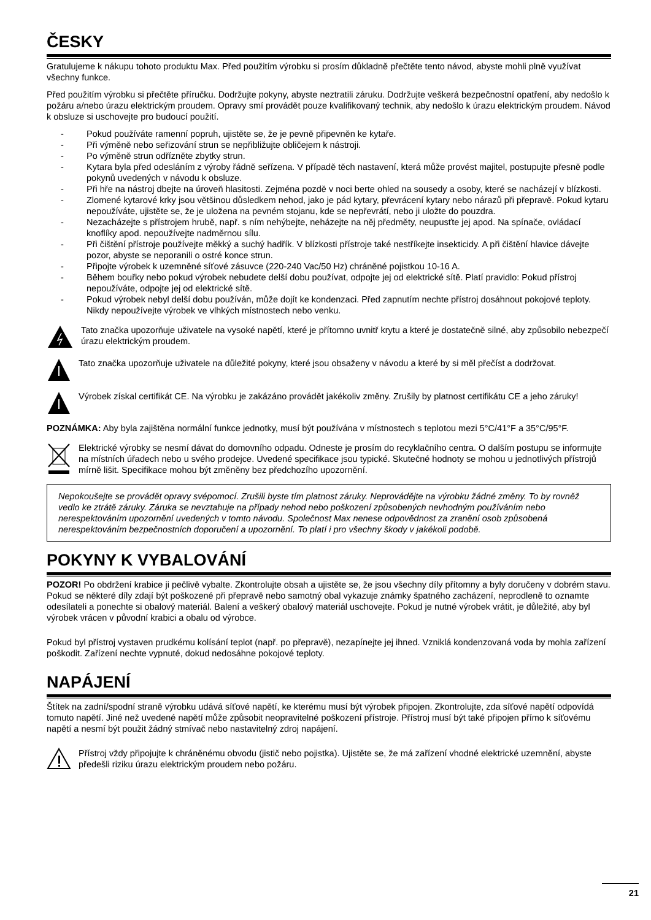ČESKY
Gratulujeme k nákupu tohoto produktu Max. Před použitím výrobku si prosím důkladně přečtěte tento návod, abyste mohli plně využívat všechny funkce.
Před použitím výrobku si přečtěte příručku. Dodržujte pokyny, abyste neztratili záruku. Dodržujte veškerá bezpečnostní opatření, aby nedošlo k požáru a/nebo úrazu elektrickým proudem. Opravy smí provádět pouze kvalifikovaný technik, aby nedošlo k úrazu elektrickým proudem. Návod k obsluze si uschovejte pro budoucí použití.
- Pokud používáte ramenní popruh, ujistěte se, že je pevně připevněn ke kytaře.
- Při výměně nebo seřizování strun se nepřibližujte obličejem k nástroji.
- Po výměně strun odřízněte zbytky strun.
- Kytara byla před odesláním z výroby řádně seřízena. V případě těch nastavení, která může provést majitel, postupujte přesně podle pokynů uvedených v návodu k obsluze.
- Při hře na nástroj dbejte na úroveň hlasitosti. Zejména pozdě v noci berte ohled na sousedy a osoby, které se nacházejí v blízkosti.
- Zlomené kytarové krky jsou většinou důsledkem nehod, jako je pád kytary, převrácení kytary nebo nárazů při přepravě. Pokud kytaru nepoužíváte, ujistěte se, že je uložena na pevném stojanu, kde se nepřevrátí, nebo ji uložte do pouzdra.
- Nezacházejte s přístrojem hrubě, např. s ním nehýbejte, neházejte na něj předměty, neupusťte jej apod. Na spínače, ovládací knoflíky apod. nepoužívejte nadměrnou sílu.
- Při čištění přístroje používejte měkký a suchý hadřík. V blízkosti přístroje také nestříkejte insekticidy. A při čištění hlavice dávejte pozor, abyste se neporanili o ostré konce strun.
- Připojte výrobek k uzemněné síťové zásuvce (220-240 Vac/50 Hz) chráněné pojistkou 10-16 A.
- Během bouřky nebo pokud výrobek nebudete delší dobu používat, odpojte jej od elektrické sítě. Platí pravidlo: Pokud přístroj nepoužíváte, odpojte jej od elektrické sítě.
- Pokud výrobek nebyl delší dobu používán, může dojít ke kondenzaci. Před zapnutím nechte přístroj dosáhnout pokojové teploty. Nikdy nepoužívejte výrobek ve vlhkých místnostech nebo venku.
Tato značka upozorňuje uživatele na vysoké napětí, které je přítomno uvnitř krytu a které je dostatečně silné, aby způsobilo nebezpečí úrazu elektrickým proudem.
Tato značka upozorňuje uživatele na důležité pokyny, které jsou obsaženy v návodu a které by si měl přečíst a dodržovat.
Výrobek získal certifikát CE. Na výrobku je zakázáno provádět jakékoliv změny. Zrušily by platnost certifikátu CE a jeho záruky!
POZNÁMKA: Aby byla zajištěna normální funkce jednotky, musí být používána v místnostech s teplotou mezi 5°C/41°F a 35°C/95°F.
Elektrické výrobky se nesmí dávat do domovního odpadu. Odneste je prosím do recyklačního centra. O dalším postupu se informujte na místních úřadech nebo u svého prodejce. Uvedené specifikace jsou typické. Skutečné hodnoty se mohou u jednotlivých přístrojů mírně lišit. Specifikace mohou být změněny bez předchozího upozornění.
Nepokoušejte se provádět opravy svépomocí. Zrušili byste tím platnost záruky. Neprovádějte na výrobku žádné změny. To by rovněž vedlo ke ztrátě záruky. Záruka se nevztahuje na případy nehod nebo poškození způsobených nevhodným používáním nebo nerespektováním upozornění uvedených v tomto návodu. Společnost Max nenese odpovědnost za zranění osob způsobená nerespektováním bezpečnostních doporučení a upozornění. To platí i pro všechny škody v jakékoli podobě.
POKYNY K VYBALOVÁNÍ
POZOR! Po obdržení krabice ji pečlivě vybalte. Zkontrolujte obsah a ujistěte se, že jsou všechny díly přítomny a byly doručeny v dobrém stavu. Pokud se některé díly zdají být poškozené při přepravě nebo samotný obal vykazuje známky špatného zacházení, neprodleně to oznamte odesílateli a ponechte si obalový materiál. Balení a veškerý obalový materiál uschovejte. Pokud je nutné výrobek vrátit, je důležité, aby byl výrobek vrácen v původní krabici a obalu od výrobce.
Pokud byl přístroj vystaven prudkému kolísání teplot (např. po přepravě), nezapínejte jej ihned. Vzniklá kondenzovaná voda by mohla zařízení poškodit. Zařízení nechte vypnuté, dokud nedosáhne pokojové teploty.
NAPÁJENÍ
Štítek na zadní/spodní straně výrobku udává síťové napětí, ke kterému musí být výrobek připojen. Zkontrolujte, zda síťové napětí odpovídá tomuto napětí. Jiné než uvedené napětí může způsobit neopravitelné poškození přístroje. Přístroj musí být také připojen přímo k síťovému napětí a nesmí být použit žádný stmívač nebo nastavitelný zdroj napájení.
Přístroj vždy připojujte k chráněnému obvodu (jistič nebo pojistka). Ujistěte se, že má zařízení vhodné elektrické uzemnění, abyste předešli riziku úrazu elektrickým proudem nebo požáru.
21